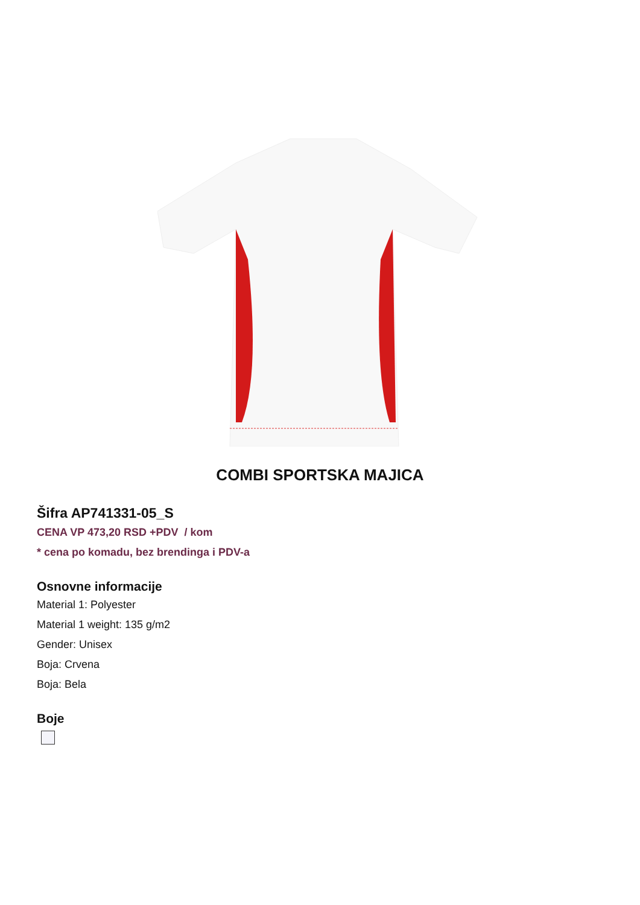COMBI SPORTSKA MAJICA
Šifra AP741331-05_S
CENA VP 473,20 RSD +PDV / kom
* cena po komadu, bez brendinga i PDV-a
Osnovne informacije
Material 1: Polyester
Material 1 weight: 135 g/m2
Gender: Unisex
Boja: Crvena
Boja: Bela
Boje